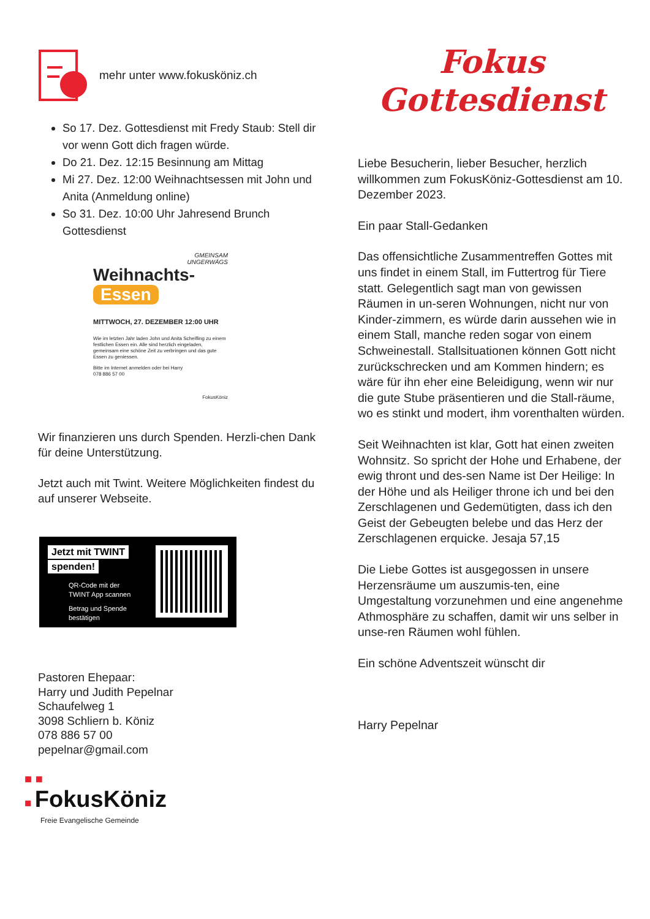mehr unter www.fokusköniz.ch
So 17. Dez. Gottesdienst mit Fredy Staub: Stell dir vor wenn Gott dich fragen würde.
Do 21. Dez. 12:15 Besinnung am Mittag
Mi 27. Dez. 12:00 Weihnachtsessen mit John und Anita (Anmeldung online)
So 31. Dez. 10:00 Uhr Jahresend Brunch Gottesdienst
GMEINSAM
UNGERWÄGS
Weihnachts-
Essen
MITTWOCH, 27. DEZEMBER 12:00 UHR
Wie im letzten Jahr laden John und Anita Scheifling zu einem festlichen Essen ein. Alle sind herzlich eingeladen, gemeinsam eine schöne Zeit zu verbringen und das gute Essen zu geniessen.
Bitte im Internet anmelden oder bei Harry
078 886 57 00
FokusKöniz
Wir finanzieren uns durch Spenden. Herzli-chen Dank für deine Unterstützung.
Jetzt auch mit Twint. Weitere Möglichkeiten findest du auf unserer Webseite.
Jetzt mit TWINT
spenden!
QR-Code mit der
TWINT App scannen
Betrag und Spende
bestätigen
Pastoren Ehepaar:
Harry und Judith Pepelnar
Schaufelweg 1
3098 Schliern b. Köniz
078 886 57 00
pepelnar@gmail.com
■ ■
■ FokusKöniz
Freie Evangelische Gemeinde
Fokus
Gottesdienst
Liebe Besucherin, lieber Besucher, herzlich willkommen zum FokusKöniz-Gottesdienst am 10. Dezember 2023.
Ein paar Stall-Gedanken
Das offensichtliche Zusammentreffen Gottes mit uns findet in einem Stall, im Futtertrog für Tiere statt. Gelegentlich sagt man von gewissen Räumen in un-seren Wohnungen, nicht nur von Kinder-zimmern, es würde darin aussehen wie in einem Stall, manche reden sogar von einem Schweinestall. Stallsituationen können Gott nicht zurückschrecken und am Kommen hindern; es wäre für ihn eher eine Beleidigung, wenn wir nur die gute Stube präsentieren und die Stall-räume, wo es stinkt und modert, ihm vorenthalten würden.
Seit Weihnachten ist klar, Gott hat einen zweiten Wohnsitz. So spricht der Hohe und Erhabene, der ewig thront und des-sen Name ist Der Heilige: In der Höhe und als Heiliger throne ich und bei den Zerschlagenen und Gedemütigten, dass ich den Geist der Gebeugten belebe und das Herz der Zerschlagenen erquicke. Jesaja 57,15
Die Liebe Gottes ist ausgegossen in unsere Herzensräume um auszumis-ten, eine Umgestaltung vorzunehmen und eine angenehme Athmosphäre zu schaffen, damit wir uns selber in unse-ren Räumen wohl fühlen.
Ein schöne Adventszeit wünscht dir
Harry Pepelnar